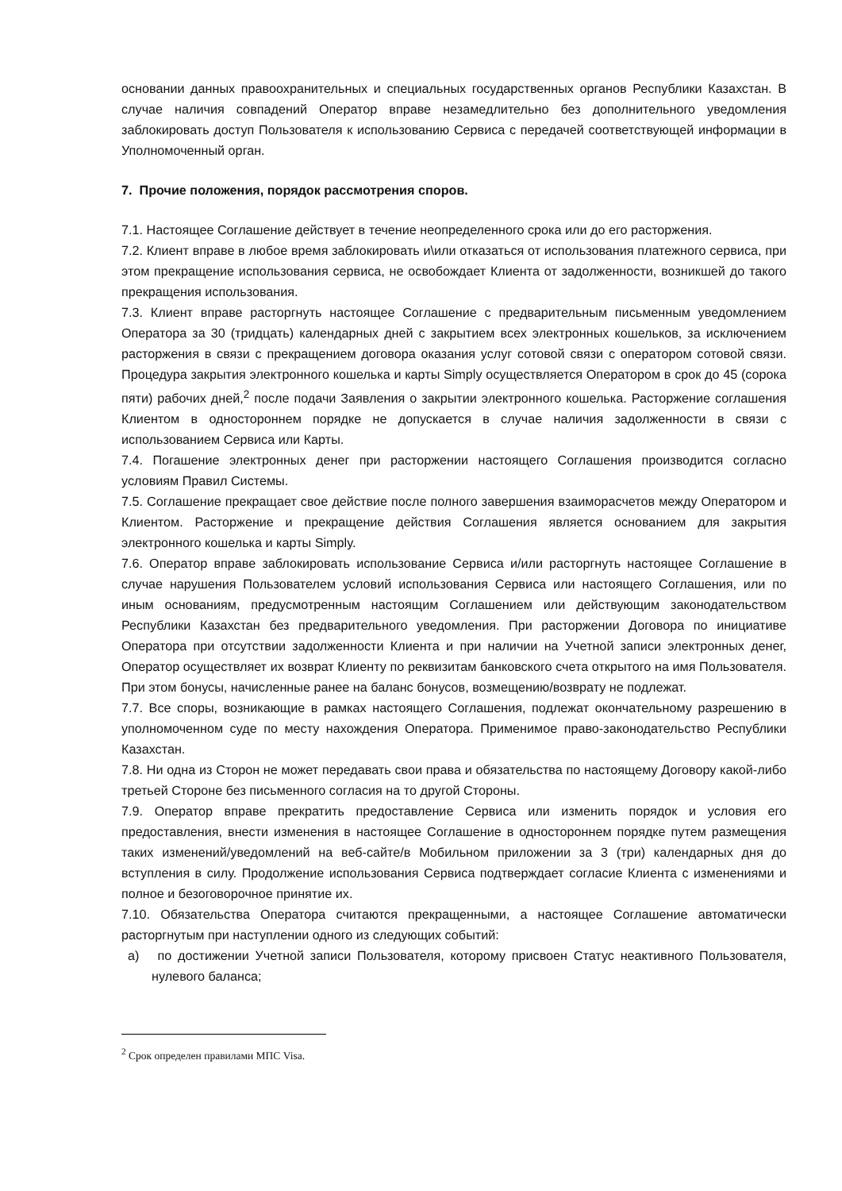основании данных правоохранительных и специальных государственных органов Республики Казахстан. В случае наличия совпадений Оператор вправе незамедлительно без дополнительного уведомления заблокировать доступ Пользователя к использованию Сервиса с передачей соответствующей информации в Уполномоченный орган.
7. Прочие положения, порядок рассмотрения споров.
7.1. Настоящее Соглашение действует в течение неопределенного срока или до его расторжения.
7.2. Клиент вправе в любое время заблокировать и\или отказаться от использования платежного сервиса, при этом прекращение использования сервиса, не освобождает Клиента от задолженности, возникшей до такого прекращения использования.
7.3. Клиент вправе расторгнуть настоящее Соглашение с предварительным письменным уведомлением Оператора за 30 (тридцать) календарных дней с закрытием всех электронных кошельков, за исключением расторжения в связи с прекращением договора оказания услуг сотовой связи с оператором сотовой связи. Процедура закрытия электронного кошелька и карты Simply осуществляется Оператором в срок до 45 (сорока пяти) рабочих дней,<sup>2</sup> после подачи Заявления о закрытии электронного кошелька. Расторжение соглашения Клиентом в одностороннем порядке не допускается в случае наличия задолженности в связи с использованием Сервиса или Карты.
7.4. Погашение электронных денег при расторжении настоящего Соглашения производится согласно условиям Правил Системы.
7.5. Соглашение прекращает свое действие после полного завершения взаиморасчетов между Оператором и Клиентом. Расторжение и прекращение действия Соглашения является основанием для закрытия электронного кошелька и карты Simply.
7.6. Оператор вправе заблокировать использование Сервиса и/или расторгнуть настоящее Соглашение в случае нарушения Пользователем условий использования Сервиса или настоящего Соглашения, или по иным основаниям, предусмотренным настоящим Соглашением или действующим законодательством Республики Казахстан без предварительного уведомления. При расторжении Договора по инициативе Оператора при отсутствии задолженности Клиента и при наличии на Учетной записи электронных денег, Оператор осуществляет их возврат Клиенту по реквизитам банковского счета открытого на имя Пользователя. При этом бонусы, начисленные ранее на баланс бонусов, возмещению/возврату не подлежат.
7.7. Все споры, возникающие в рамках настоящего Соглашения, подлежат окончательному разрешению в уполномоченном суде по месту нахождения Оператора. Применимое право-законодательство Республики Казахстан.
7.8. Ни одна из Сторон не может передавать свои права и обязательства по настоящему Договору какой-либо третьей Стороне без письменного согласия на то другой Стороны.
7.9. Оператор вправе прекратить предоставление Сервиса или изменить порядок и условия его предоставления, внести изменения в настоящее Соглашение в одностороннем порядке путем размещения таких изменений/уведомлений на веб-сайте/в Мобильном приложении за 3 (три) календарных дня до вступления в силу. Продолжение использования Сервиса подтверждает согласие Клиента с изменениями и полное и безоговорочное принятие их.
7.10. Обязательства Оператора считаются прекращенными, а настоящее Соглашение автоматически расторгнутым при наступлении одного из следующих событий:
а) по достижении Учетной записи Пользователя, которому присвоен Статус неактивного Пользователя, нулевого баланса;
<sup>2</sup> Срок определен правилами МПС Visa.